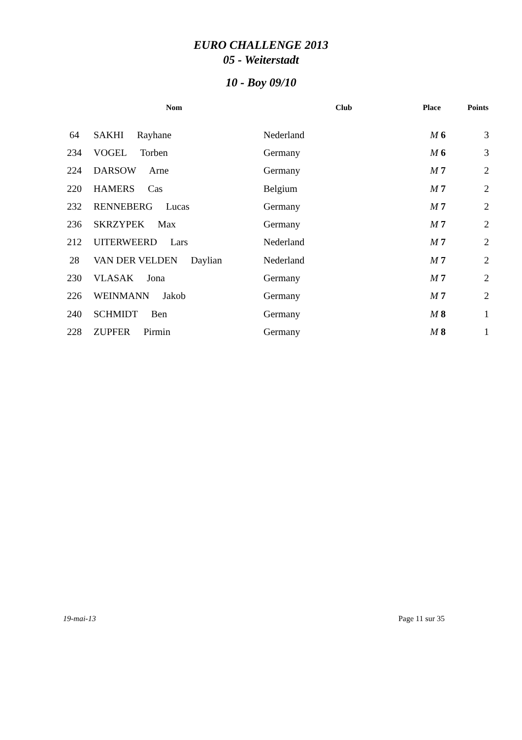EURO CHALLENGE 2013
05 - Weiterstadt
10 - Boy 09/10
| | Nom | Club | Place | Points |
| --- | --- | --- | --- | --- |
| 64 | SAKHI Rayhane | Nederland | M 6 | 3 |
| 234 | VOGEL Torben | Germany | M 6 | 3 |
| 224 | DARSOW Arne | Germany | M 7 | 2 |
| 220 | HAMERS Cas | Belgium | M 7 | 2 |
| 232 | RENNEBERG Lucas | Germany | M 7 | 2 |
| 236 | SKRZYPEK Max | Germany | M 7 | 2 |
| 212 | UITERWEERD Lars | Nederland | M 7 | 2 |
| 28 | VAN DER VELDEN Daylian | Nederland | M 7 | 2 |
| 230 | VLASAK Jona | Germany | M 7 | 2 |
| 226 | WEINMANN Jakob | Germany | M 7 | 2 |
| 240 | SCHMIDT Ben | Germany | M 8 | 1 |
| 228 | ZUPFER Pirmin | Germany | M 8 | 1 |
19-mai-13 Page 11 sur 35